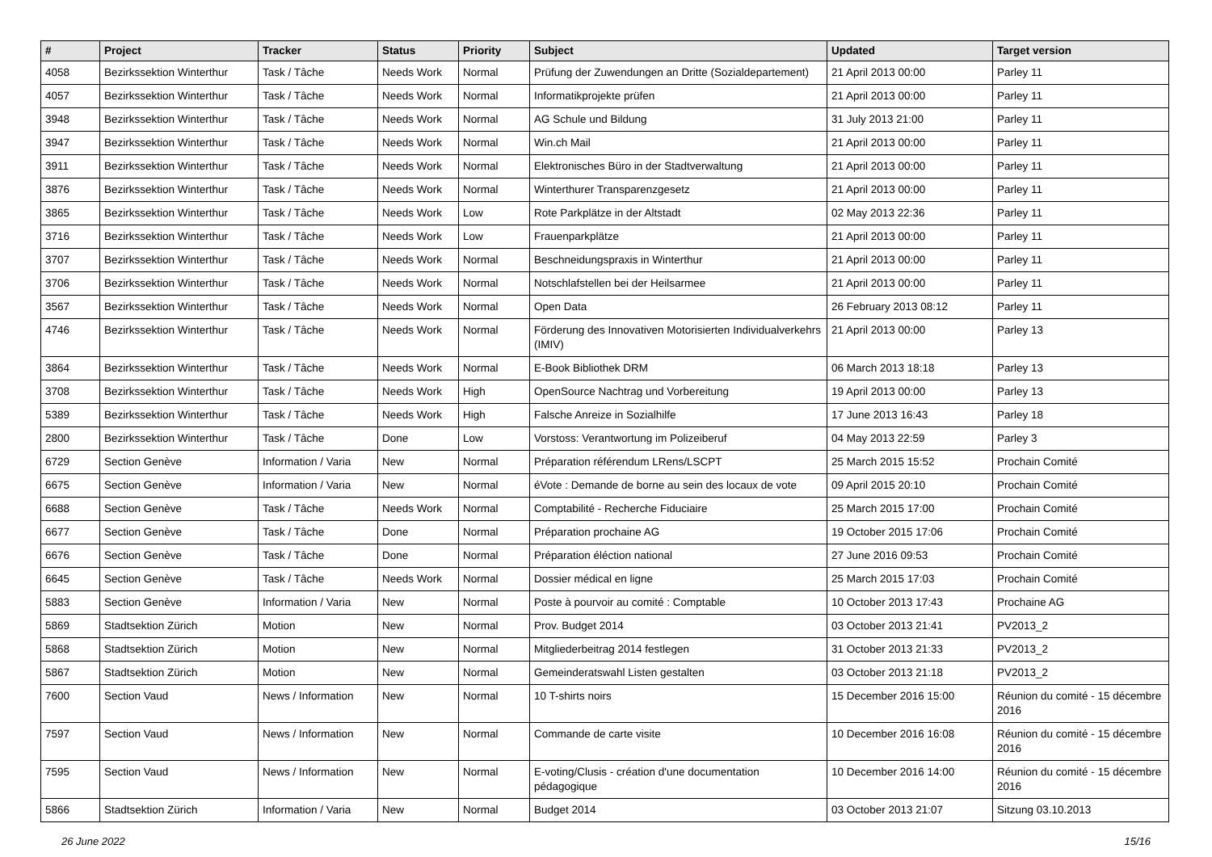| # | Project | Tracker | Status | Priority | Subject | Updated | Target version |
| --- | --- | --- | --- | --- | --- | --- | --- |
| 4058 | Bezirkssektion Winterthur | Task / Tâche | Needs Work | Normal | Prüfung der Zuwendungen an Dritte (Sozialdepartement) | 21 April 2013 00:00 | Parley 11 |
| 4057 | Bezirkssektion Winterthur | Task / Tâche | Needs Work | Normal | Informatikprojekte prüfen | 21 April 2013 00:00 | Parley 11 |
| 3948 | Bezirkssektion Winterthur | Task / Tâche | Needs Work | Normal | AG Schule und Bildung | 31 July 2013 21:00 | Parley 11 |
| 3947 | Bezirkssektion Winterthur | Task / Tâche | Needs Work | Normal | Win.ch Mail | 21 April 2013 00:00 | Parley 11 |
| 3911 | Bezirkssektion Winterthur | Task / Tâche | Needs Work | Normal | Elektronisches Büro in der Stadtverwaltung | 21 April 2013 00:00 | Parley 11 |
| 3876 | Bezirkssektion Winterthur | Task / Tâche | Needs Work | Normal | Winterthurer Transparenzgesetz | 21 April 2013 00:00 | Parley 11 |
| 3865 | Bezirkssektion Winterthur | Task / Tâche | Needs Work | Low | Rote Parkplätze in der Altstadt | 02 May 2013 22:36 | Parley 11 |
| 3716 | Bezirkssektion Winterthur | Task / Tâche | Needs Work | Low | Frauenparkplätze | 21 April 2013 00:00 | Parley 11 |
| 3707 | Bezirkssektion Winterthur | Task / Tâche | Needs Work | Normal | Beschneidungspraxis in Winterthur | 21 April 2013 00:00 | Parley 11 |
| 3706 | Bezirkssektion Winterthur | Task / Tâche | Needs Work | Normal | Notschlafstellen bei der Heilsarmee | 21 April 2013 00:00 | Parley 11 |
| 3567 | Bezirkssektion Winterthur | Task / Tâche | Needs Work | Normal | Open Data | 26 February 2013 08:12 | Parley 11 |
| 4746 | Bezirkssektion Winterthur | Task / Tâche | Needs Work | Normal | Förderung des Innovativen Motorisierten Individualverkehrs (IMIV) | 21 April 2013 00:00 | Parley 13 |
| 3864 | Bezirkssektion Winterthur | Task / Tâche | Needs Work | Normal | E-Book Bibliothek DRM | 06 March 2013 18:18 | Parley 13 |
| 3708 | Bezirkssektion Winterthur | Task / Tâche | Needs Work | High | OpenSource Nachtrag und Vorbereitung | 19 April 2013 00:00 | Parley 13 |
| 5389 | Bezirkssektion Winterthur | Task / Tâche | Needs Work | High | Falsche Anreize in Sozialhilfe | 17 June 2013 16:43 | Parley 18 |
| 2800 | Bezirkssektion Winterthur | Task / Tâche | Done | Low | Vorstoss: Verantwortung im Polizeiberuf | 04 May 2013 22:59 | Parley 3 |
| 6729 | Section Genève | Information / Varia | New | Normal | Préparation référendum LRens/LSCPT | 25 March 2015 15:52 | Prochain Comité |
| 6675 | Section Genève | Information / Varia | New | Normal | éVote : Demande de borne au sein des locaux de vote | 09 April 2015 20:10 | Prochain Comité |
| 6688 | Section Genève | Task / Tâche | Needs Work | Normal | Comptabilité - Recherche Fiduciaire | 25 March 2015 17:00 | Prochain Comité |
| 6677 | Section Genève | Task / Tâche | Done | Normal | Préparation prochaine AG | 19 October 2015 17:06 | Prochain Comité |
| 6676 | Section Genève | Task / Tâche | Done | Normal | Préparation éléction national | 27 June 2016 09:53 | Prochain Comité |
| 6645 | Section Genève | Task / Tâche | Needs Work | Normal | Dossier médical en ligne | 25 March 2015 17:03 | Prochain Comité |
| 5883 | Section Genève | Information / Varia | New | Normal | Poste à pourvoir au comité : Comptable | 10 October 2013 17:43 | Prochaine AG |
| 5869 | Stadtsektion Zürich | Motion | New | Normal | Prov. Budget 2014 | 03 October 2013 21:41 | PV2013_2 |
| 5868 | Stadtsektion Zürich | Motion | New | Normal | Mitgliederbeitrag 2014 festlegen | 31 October 2013 21:33 | PV2013_2 |
| 5867 | Stadtsektion Zürich | Motion | New | Normal | Gemeinderatswahl Listen gestalten | 03 October 2013 21:18 | PV2013_2 |
| 7600 | Section Vaud | News / Information | New | Normal | 10 T-shirts noirs | 15 December 2016 15:00 | Réunion du comité - 15 décembre 2016 |
| 7597 | Section Vaud | News / Information | New | Normal | Commande de carte visite | 10 December 2016 16:08 | Réunion du comité - 15 décembre 2016 |
| 7595 | Section Vaud | News / Information | New | Normal | E-voting/Clusis - création d'une documentation pédagogique | 10 December 2016 14:00 | Réunion du comité - 15 décembre 2016 |
| 5866 | Stadtsektion Zürich | Information / Varia | New | Normal | Budget 2014 | 03 October 2013 21:07 | Sitzung 03.10.2013 |
26 June 2022 15/16